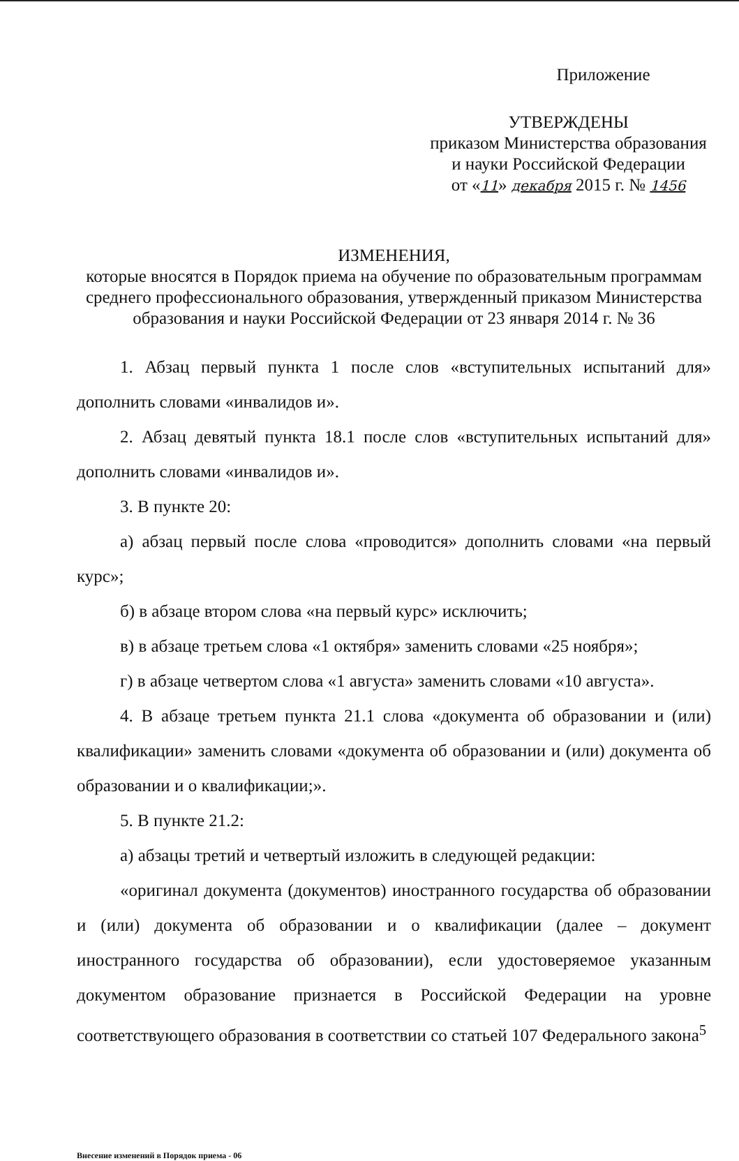Приложение
УТВЕРЖДЕНЫ
приказом Министерства образования
и науки Российской Федерации
от «11» декабря 2015 г. № 1456
ИЗМЕНЕНИЯ,
которые вносятся в Порядок приема на обучение по образовательным программам среднего профессионального образования, утвержденный приказом Министерства образования и науки Российской Федерации от 23 января 2014 г. № 36
1. Абзац первый пункта 1 после слов «вступительных испытаний для» дополнить словами «инвалидов и».
2. Абзац девятый пункта 18.1 после слов «вступительных испытаний для» дополнить словами «инвалидов и».
3. В пункте 20:
а) абзац первый после слова «проводится» дополнить словами «на первый курс»;
б) в абзаце втором слова «на первый курс» исключить;
в) в абзаце третьем слова «1 октября» заменить словами «25 ноября»;
г) в абзаце четвертом слова «1 августа» заменить словами «10 августа».
4. В абзаце третьем пункта 21.1 слова «документа об образовании и (или) квалификации» заменить словами «документа об образовании и (или) документа об образовании и о квалификации;».
5. В пункте 21.2:
а) абзацы третий и четвертый изложить в следующей редакции:
«оригинал документа (документов) иностранного государства об образовании и (или) документа об образовании и о квалификации (далее – документ иностранного государства об образовании), если удостоверяемое указанным документом образование признается в Российской Федерации на уровне соответствующего образования в соответствии со статьей 107 Федерального закона<sup>5</sup>
Внесение изменений в Порядок приема - 06